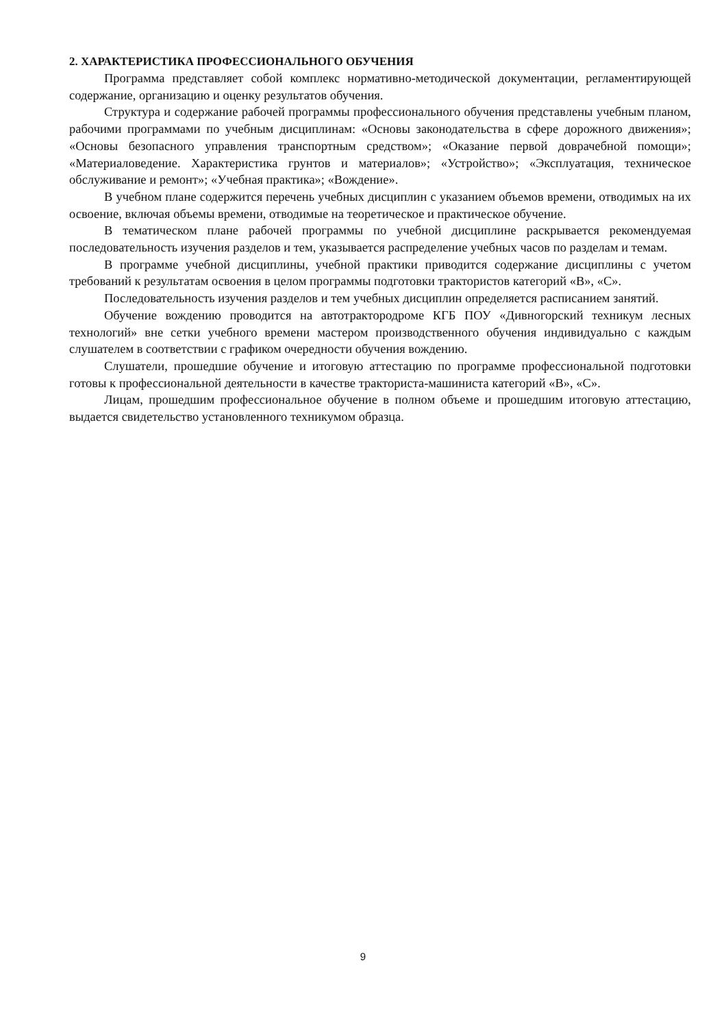2. ХАРАКТЕРИСТИКА ПРОФЕССИОНАЛЬНОГО ОБУЧЕНИЯ
Программа представляет собой комплекс нормативно-методической документации, регламентирующей содержание, организацию и оценку результатов обучения.
Структура и содержание рабочей программы профессионального обучения представлены учебным планом, рабочими программами по учебным дисциплинам: «Основы законодательства в сфере дорожного движения»; «Основы безопасного управления транспортным средством»; «Оказание первой доврачебной помощи»; «Материаловедение. Характеристика грунтов и материалов»; «Устройство»; «Эксплуатация, техническое обслуживание и ремонт»; «Учебная практика»; «Вождение».
В учебном плане содержится перечень учебных дисциплин с указанием объемов времени, отводимых на их освоение, включая объемы времени, отводимые на теоретическое и практическое обучение.
В тематическом плане рабочей программы по учебной дисциплине раскрывается рекомендуемая последовательность изучения разделов и тем, указывается распределение учебных часов по разделам и темам.
В программе учебной дисциплины, учебной практики приводится содержание дисциплины с учетом требований к результатам освоения в целом программы подготовки трактористов категорий «В», «С».
Последовательность изучения разделов и тем учебных дисциплин определяется расписанием занятий.
Обучение вождению проводится на автотрактородроме КГБ ПОУ «Дивногорский техникум лесных технологий» вне сетки учебного времени мастером производственного обучения индивидуально с каждым слушателем в соответствии с графиком очередности обучения вождению.
Слушатели, прошедшие обучение и итоговую аттестацию по программе профессиональной подготовки готовы к профессиональной деятельности в качестве тракториста-машиниста категорий «В», «С».
Лицам, прошедшим профессиональное обучение в полном объеме и прошедшим итоговую аттестацию, выдается свидетельство установленного техникумом образца.
9